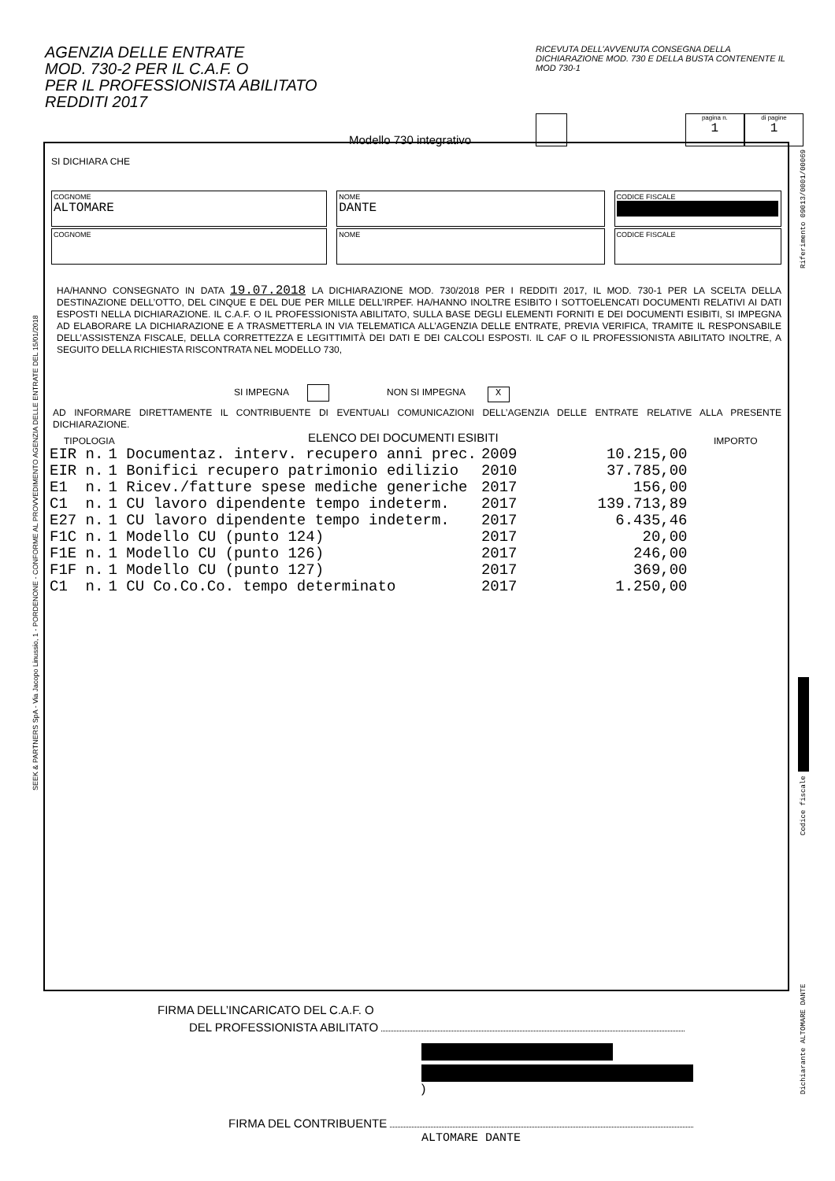AGENZIA DELLE ENTRATE
MOD. 730-2 PER IL C.A.F. O
PER IL PROFESSIONISTA ABILITATO
REDDITI 2017
RICEVUTA DELL’AVVENUTA CONSEGNA DELLA DICHIARAZIONE MOD. 730 E DELLA BUSTA CONTENENTE IL MOD 730-1
Modello 730 integrativo pagina n.
1 di pagine
1
SI DICHIARA CHE
COGNOME
ALTOMARE
NOME
DANTE
CODICE FISCALE
COGNOME NOME CODICE FISCALE
HA/HANNO CONSEGNATO IN DATA 19.07.2018 LA DICHIARAZIONE MOD. 730/2018 PER I REDDITI 2017, IL MOD. 730-1 PER LA SCELTA DELLA DESTINAZIONE DELL’OTTO, DEL CINQUE E DEL DUE PER MILLE DELL’IRPEF. HA/HANNO INOLTRE ESIBITO I SOTTOELENCATI DOCUMENTI RELATIVI AI DATI ESPOSTI NELLA DICHIARAZIONE. IL C.A.F. O IL PROFESSIONISTA ABILITATO, SULLA BASE DEGLI ELEMENTI FORNITI E DEI DOCUMENTI ESIBITI, SI IMPEGNA AD ELABORARE LA DICHIARAZIONE E A TRASMETTERLA IN VIA TELEMATICA ALL’AGENZIA DELLE ENTRATE, PREVIA VERIFICA, TRAMITE IL RESPONSABILE DELL’ASSISTENZA FISCALE, DELLA CORRETTEZZA E LEGITTIMITÀ DEI DATI E DEI CALCOLI ESPOSTI. IL CAF O IL PROFESSIONISTA ABILITATO INOLTRE, A SEGUITO DELLA RICHIESTA RISCONTRATA NEL MODELLO 730,
SI IMPEGNA NON SI IMPEGNA X
AD INFORMARE DIRETTAMENTE IL CONTRIBUENTE DI EVENTUALI COMUNICAZIONI DELL’AGENZIA DELLE ENTRATE RELATIVE ALLA PRESENTE DICHIARAZIONE.
TIPOLOGIA ELENCO DEI DOCUMENTI ESIBITI IMPORTO
| EIR n. | 1 Documentaz. interv. recupero anni prec. | 2009 | 10.215,00 |
| EIR n. | 1 Bonifici recupero patrimonio edilizio | 2010 | 37.785,00 |
| E1 n. | 1 Ricev./fatture spese mediche generiche | 2017 | 156,00 |
| C1 n. | 1 CU lavoro dipendente tempo indeterm. | 2017 | 139.713,89 |
| E27 n. | 1 CU lavoro dipendente tempo indeterm. | 2017 | 6.435,46 |
| F1C n. | 1 Modello CU (punto 124) | 2017 | 20,00 |
| F1E n. | 1 Modello CU (punto 126) | 2017 | 246,00 |
| F1F n. | 1 Modello CU (punto 127) | 2017 | 369,00 |
| C1 n. | 1 CU Co.Co.Co. tempo determinato | 2017 | 1.250,00 |
FIRMA DELL’INCARICATO DEL C.A.F. O
DEL PROFESSIONISTA ABILITATO
)
FIRMA DEL CONTRIBUENTE
ALTOMARE DANTE
SEEK & PARTNERS SpA - Via Jacopo Linussio, 1 - PORDENONE - CONFORME AL PROVVEDIMENTO AGENZIA DELLE ENTRATE DEL 15/01/2018
Riferimento 09013/0001/00069
Codice fiscale
Dichiarante ALTOMARE DANTE